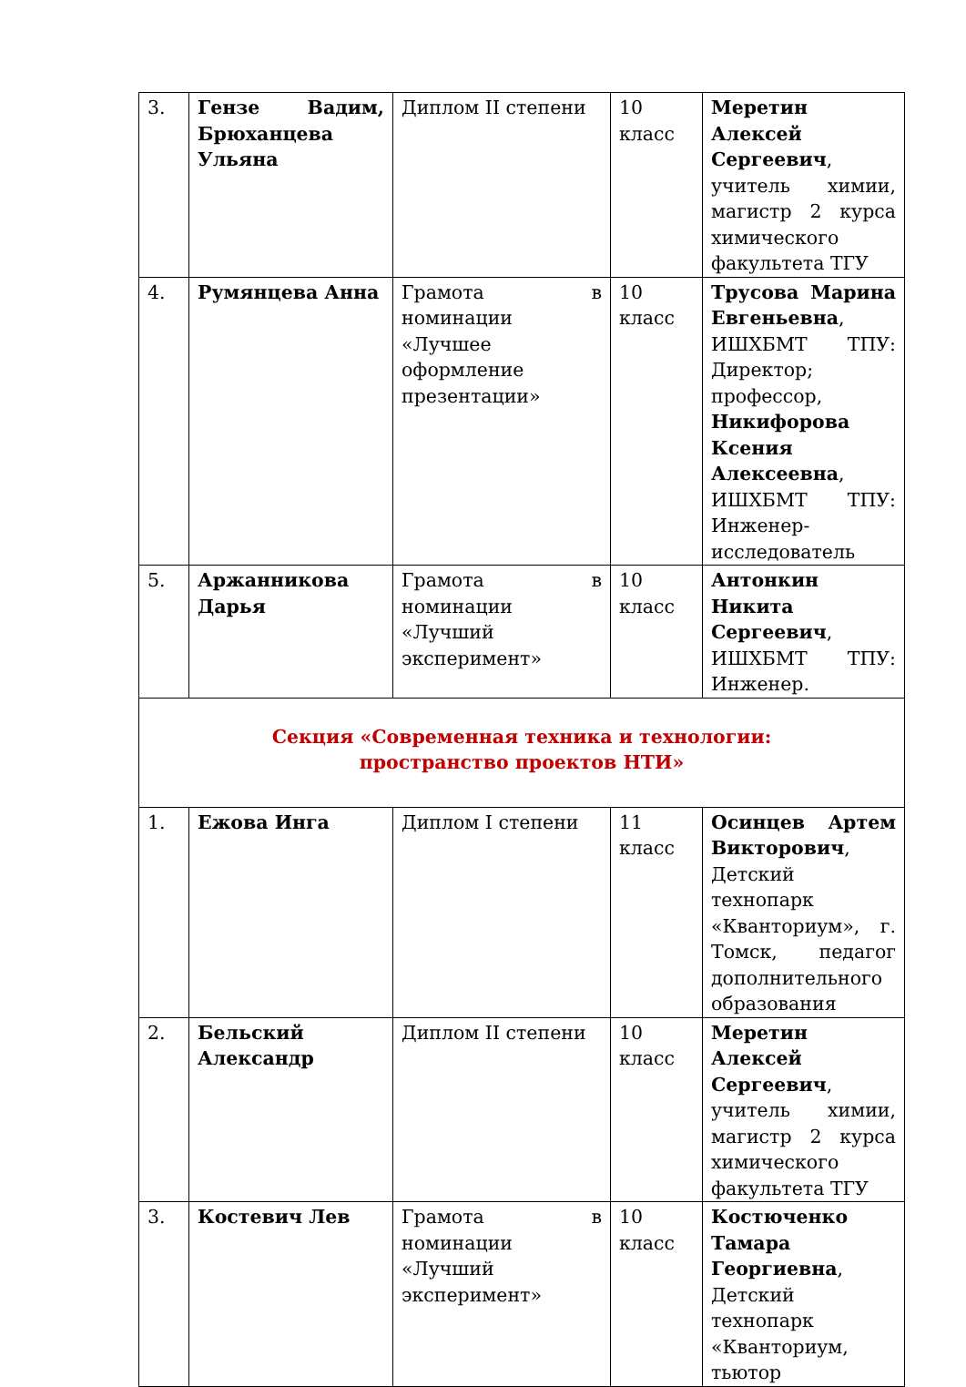| 3. | Гензе Вадим, Брюханцева Ульяна | Диплом II степени | 10 класс | Меретин Алексей Сергеевич , учитель химии, магистр 2 курса химического факультета ТГУ |
| 4. | Румянцева Анна | Грамота в номинации «Лучшее оформление презентации» | 10 класс | Трусова Марина Евгеньевна , ИШХБМТ ТПУ: Директор; профессор, Никифорова Ксения Алексеевна , ИШХБМТ ТПУ: Инженер-исследователь |
| 5. | Аржанникова Дарья | Грамота в номинации «Лучший эксперимент» | 10 класс | Антонкин Никита Сергеевич , ИШХБМТ ТПУ: Инженер. |
| Секция «Современная техника и технологии: пространство проектов НТИ» | | | | |
| 1. | Ежова Инга | Диплом I степени | 11 класс | Осинцев Артем Викторович , Детский технопарк «Кванториум», г. Томск, педагог дополнительного образования |
| 2. | Бельский Александр | Диплом II степени | 10 класс | Меретин Алексей Сергеевич , учитель химии, магистр 2 курса химического факультета ТГУ |
| 3. | Костевич Лев | Грамота в номинации «Лучший эксперимент» | 10 класс | Костюченко Тамара Георгиевна , Детский технопарк «Кванториум, тьютор |